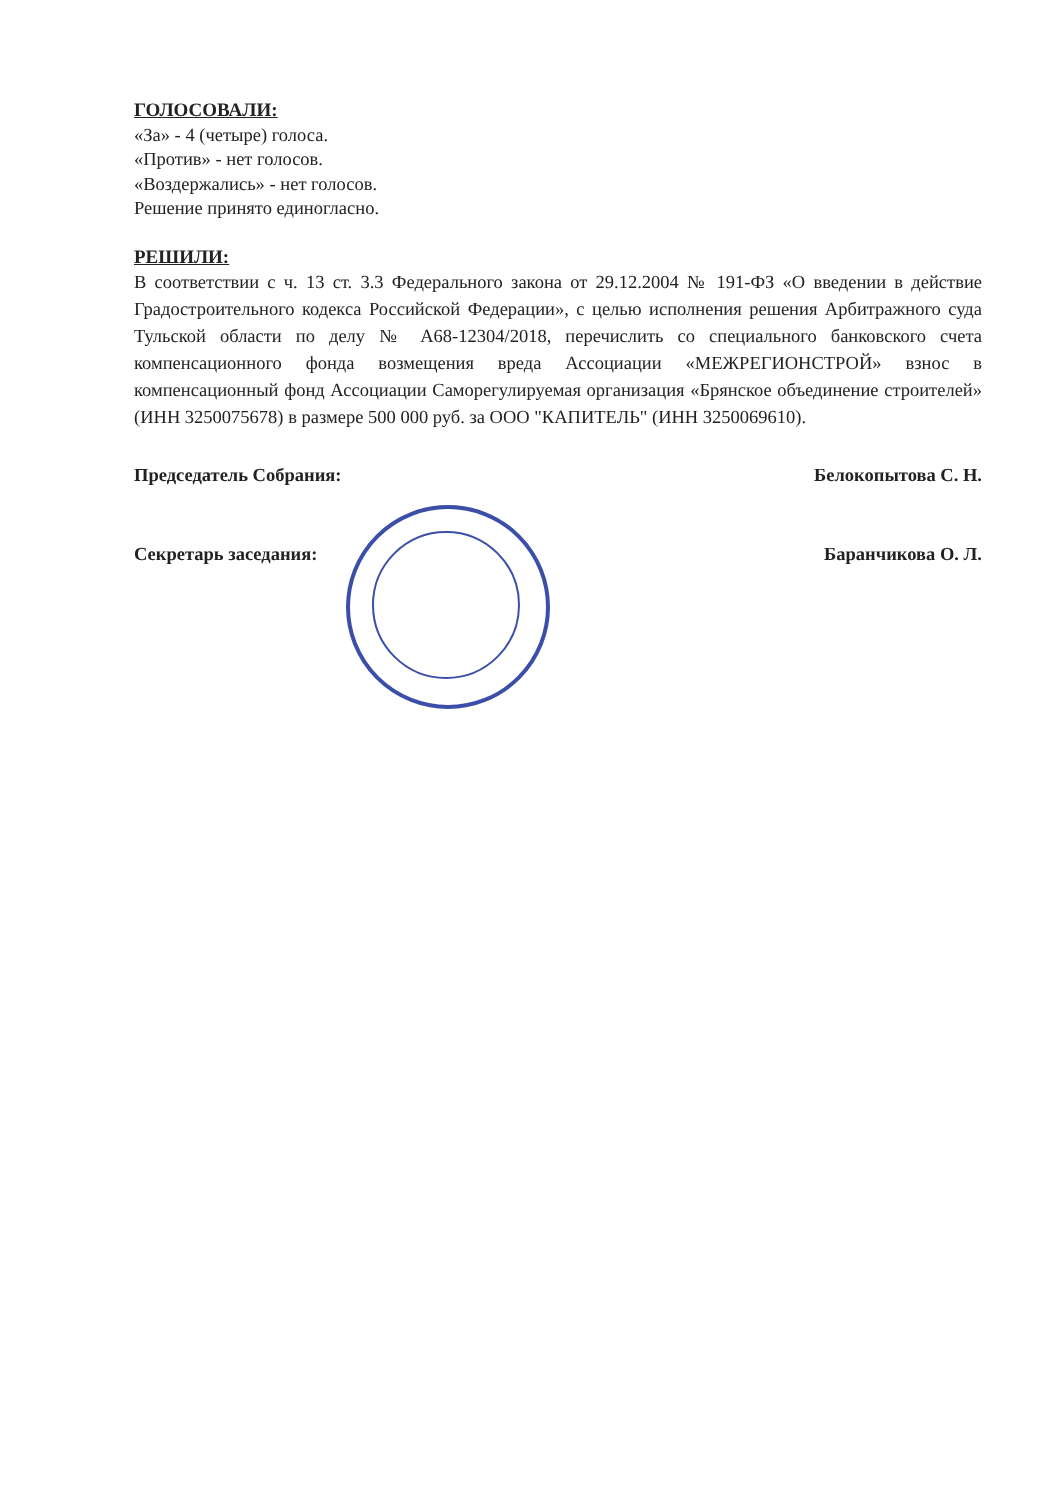ГОЛОСОВАЛИ:
«За» - 4 (четыре) голоса.
«Против» - нет голосов.
«Воздержались» - нет голосов.
Решение принято единогласно.
РЕШИЛИ:
В соответствии с ч. 13 ст. 3.3 Федерального закона от 29.12.2004 № 191-ФЗ «О введении в действие Градостроительного кодекса Российской Федерации», с целью исполнения решения Арбитражного суда Тульской области по делу № А68-12304/2018, перечислить со специального банковского счета компенсационного фонда возмещения вреда Ассоциации «МЕЖРЕГИОНСТРОЙ» взнос в компенсационный фонд Ассоциации Саморегулируемая организация «Брянское объединение строителей» (ИНН 3250075678) в размере 500 000 руб. за ООО "КАПИТЕЛЬ" (ИНН 3250069610).
Председатель Собрания: Белокопытова С. Н.
Секретарь заседания: Баранчикова О. Л.